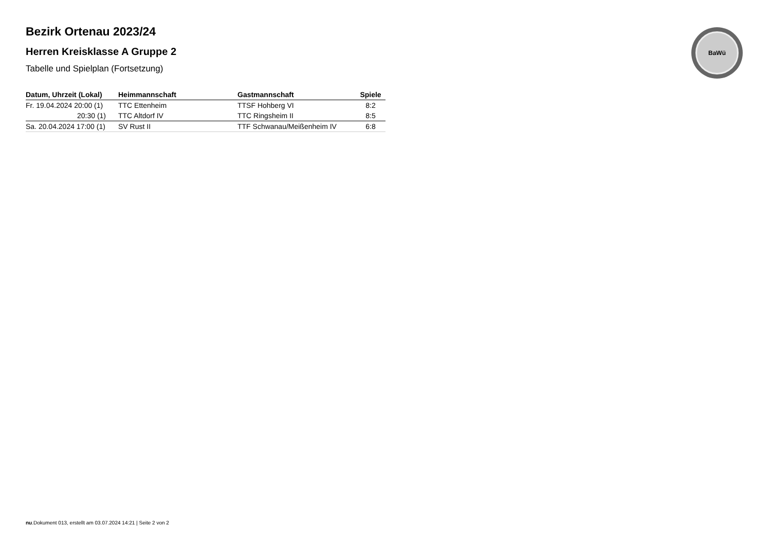Bezirk Ortenau 2023/24
Herren Kreisklasse A Gruppe 2
Tabelle und Spielplan (Fortsetzung)
| Datum, Uhrzeit (Lokal) | Heimmannschaft | Gastmannschaft | Spiele |
| --- | --- | --- | --- |
| Fr. 19.04.2024 20:00 (1) | TTC Ettenheim | TTSF Hohberg VI | 8:2 |
| 20:30 (1) | TTC Altdorf IV | TTC Ringsheim II | 8:5 |
| Sa. 20.04.2024 17:00 (1) | SV Rust II | TTF Schwanau/Meißenheim IV | 6:8 |
BaWü
nu.Dokument 013, erstellt am 03.07.2024 14:21 | Seite 2 von 2